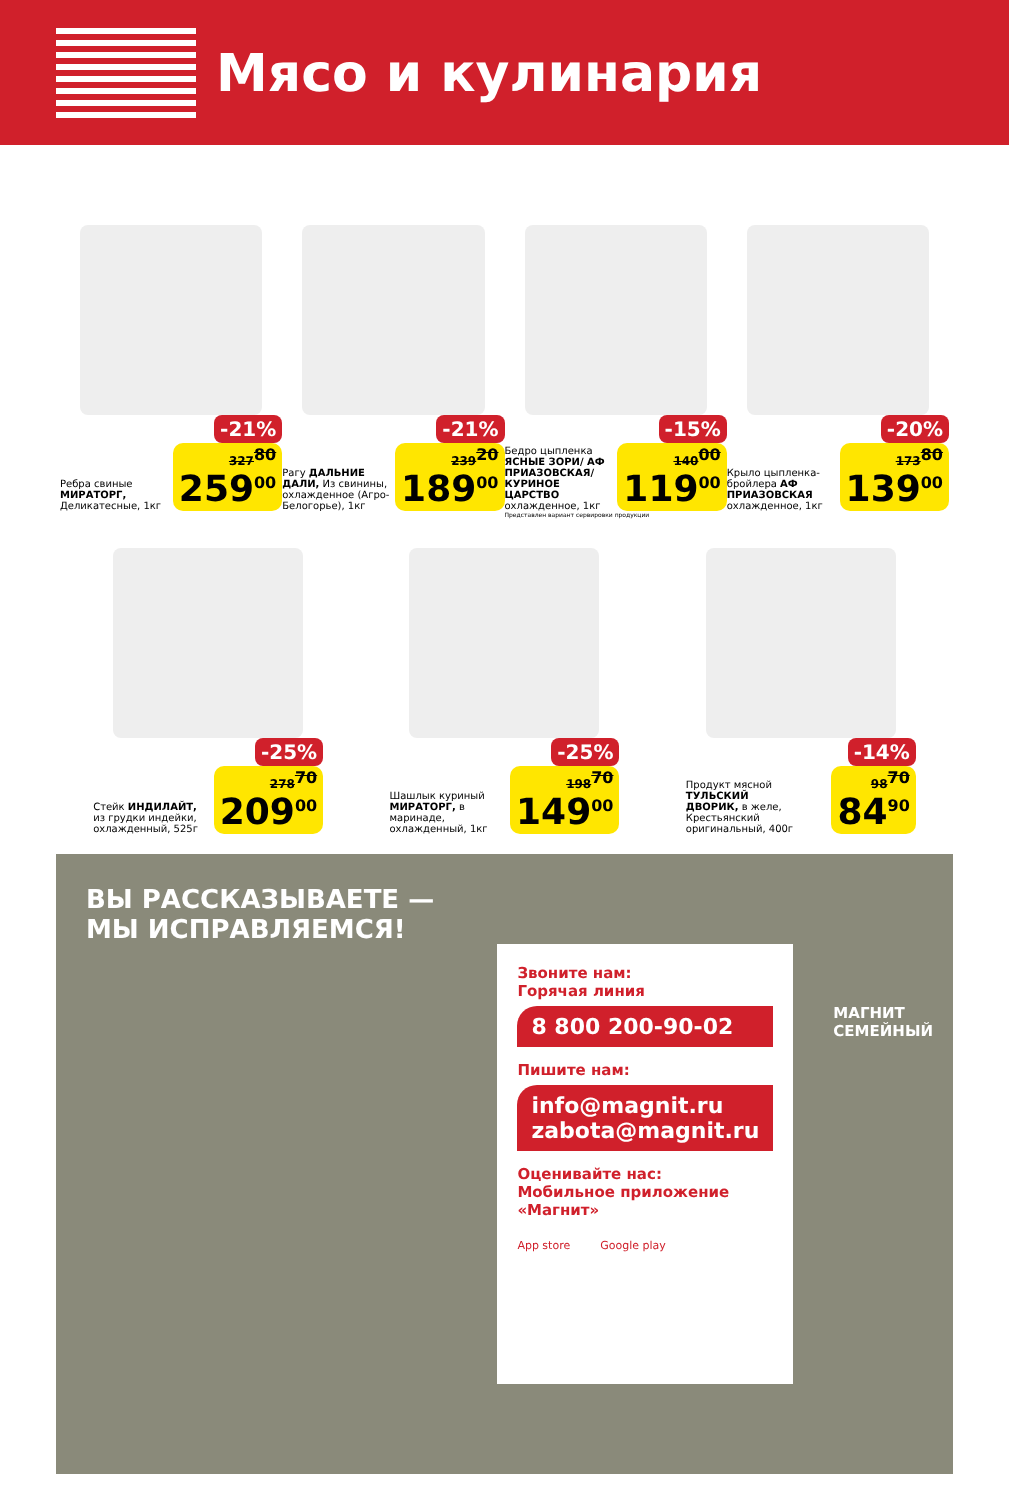Мясо и кулинария
-21%
Ребра свиные МИРАТОРГ, Деликатесные, 1кг
327<sup>80</sup>
259<sup>00</sup>
-21%
Рагу ДАЛЬНИЕ ДАЛИ, Из свинины, охлажденное (Агро-Белогорье), 1кг
239<sup>20</sup>
189<sup>00</sup>
-15%
Бедро цыпленка ЯСНЫЕ ЗОРИ/ АФ ПРИАЗОВСКАЯ/ КУРИНОЕ ЦАРСТВО охлажденное, 1кг
140<sup>00</sup>
119<sup>00</sup>
Представлен вариант сервировки продукции
-20%
Крыло цыпленка-бройлера АФ ПРИАЗОВСКАЯ охлажденное, 1кг
173<sup>80</sup>
139<sup>00</sup>
-25%
Стейк ИНДИЛАЙТ, из грудки индейки, охлажденный, 525г
278<sup>70</sup>
209<sup>00</sup>
-25%
Шашлык куриный МИРАТОРГ, в маринаде, охлажденный, 1кг
198<sup>70</sup>
149<sup>00</sup>
-14%
Продукт мясной ТУЛЬСКИЙ ДВОРИК, в желе, Крестьянский оригинальный, 400г
98<sup>70</sup>
84<sup>90</sup>
ВЫ РАССКАЗЫВАЕТЕ — МЫ ИСПРАВЛЯЕМСЯ!
Звоните нам:
Горячая линия
8 800 200-90-02
Пишите нам:
info@magnit.ru
zabota@magnit.ru
Оценивайте нас:
Мобильное приложение «Магнит»
App store Google play
МАГНИТ
СЕМЕЙНЫЙ